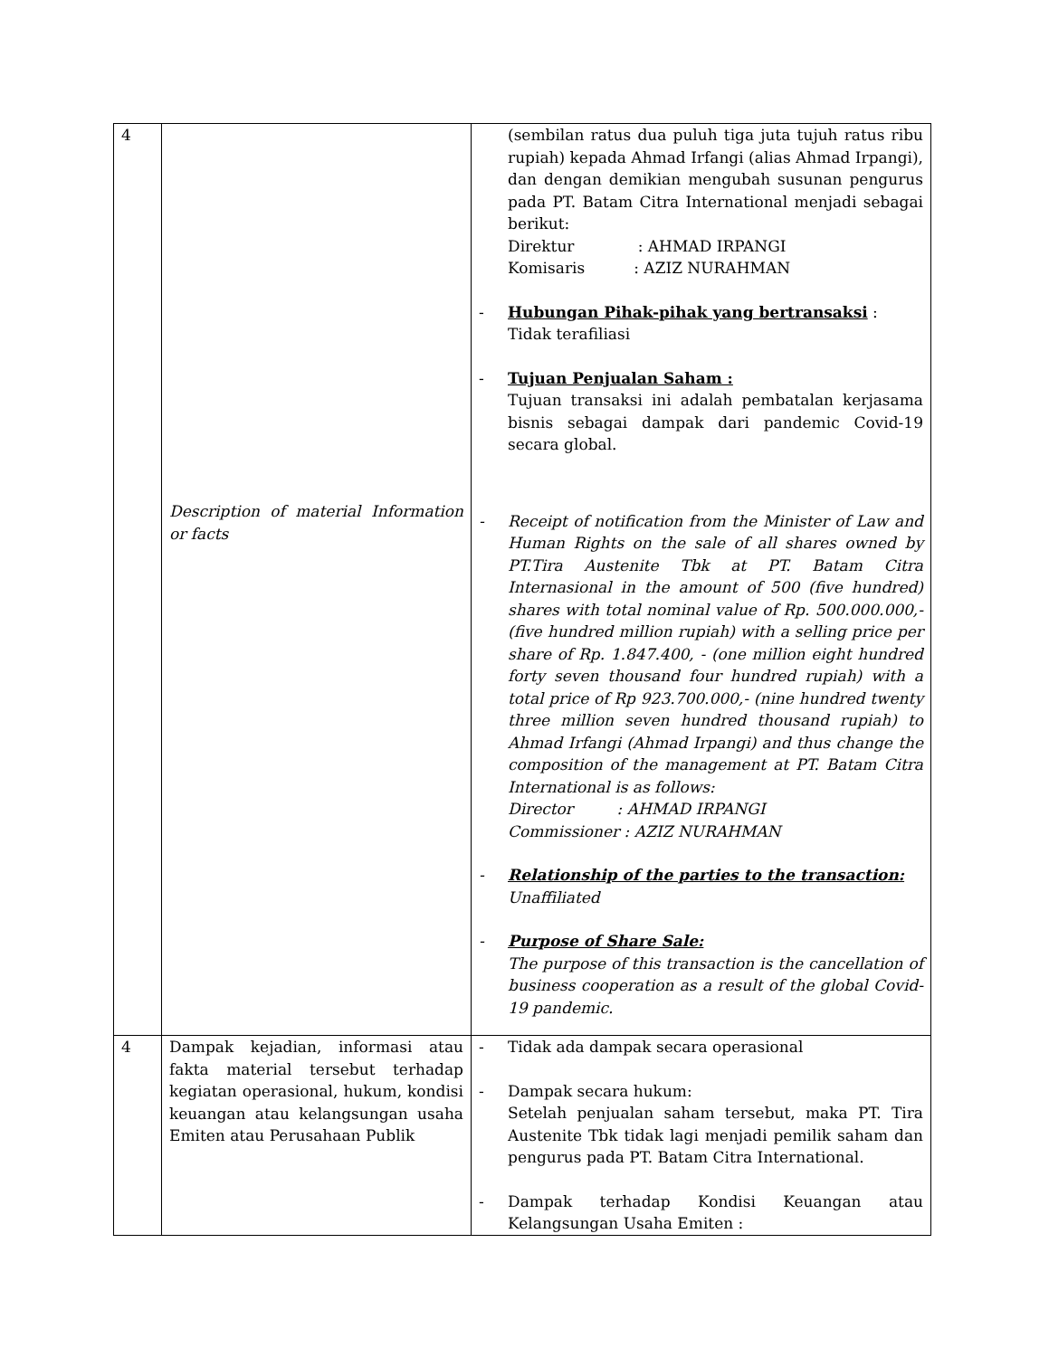| 4 | Description of material Information or facts | (sembilan ratus dua puluh tiga juta tujuh ratus ribu rupiah) kepada Ahmad Irfangi (alias Ahmad Irpangi), dan dengan demikian mengubah susunan pengurus pada PT. Batam Citra International menjadi sebagai berikut: Direktur : AHMAD IRPANGI Komisaris : AZIZ NURAHMAN - Hubungan Pihak-pihak yang bertransaksi : Tidak terafiliasi - Tujuan Penjualan Saham : Tujuan transaksi ini adalah pembatalan kerjasama bisnis sebagai dampak dari pandemic Covid-19 secara global. - Receipt of notification from the Minister of Law and Human Rights on the sale of all shares owned by PT.Tira Austenite Tbk at PT. Batam Citra Internasional in the amount of 500 (five hundred) shares with total nominal value of Rp. 500.000.000,- (five hundred million rupiah) with a selling price per share of Rp. 1.847.400, - (one million eight hundred forty seven thousand four hundred rupiah) with a total price of Rp 923.700.000,- (nine hundred twenty three million seven hundred thousand rupiah) to Ahmad Irfangi (Ahmad Irpangi) and thus change the composition of the management at PT. Batam Citra International is as follows: Director : AHMAD IRPANGI Commissioner : AZIZ NURAHMAN - Relationship of the parties to the transaction: Unaffiliated - Purpose of Share Sale: The purpose of this transaction is the cancellation of business cooperation as a result of the global Covid-19 pandemic. |
| 4 | Dampak kejadian, informasi atau fakta material tersebut terhadap kegiatan operasional, hukum, kondisi keuangan atau kelangsungan usaha Emiten atau Perusahaan Publik | - Tidak ada dampak secara operasional - Dampak secara hukum: Setelah penjualan saham tersebut, maka PT. Tira Austenite Tbk tidak lagi menjadi pemilik saham dan pengurus pada PT. Batam Citra International. - Dampak terhadap Kondisi Keuangan atau Kelangsungan Usaha Emiten : |